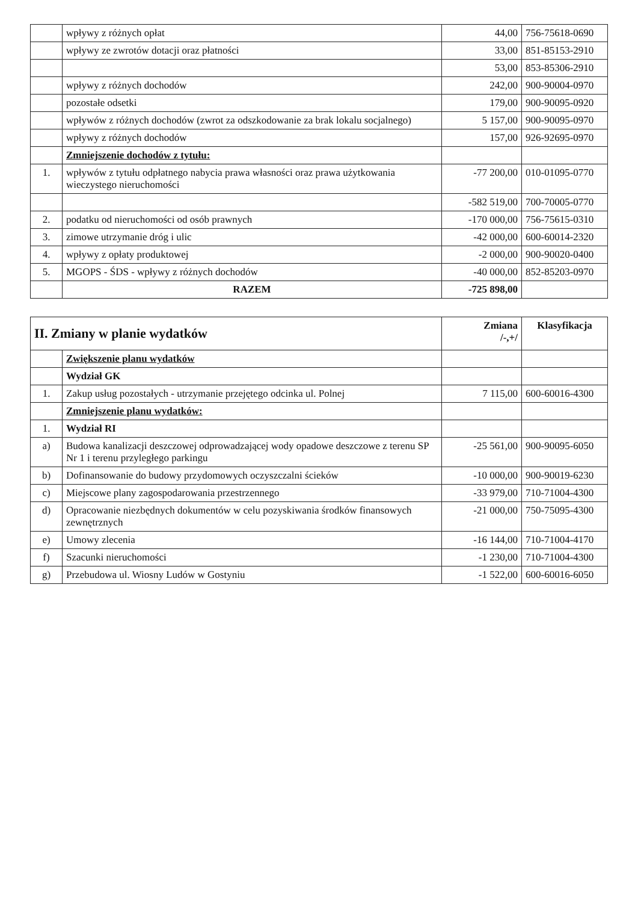| | wpływy z różnych opłat | 44,00 | 756-75618-0690 |
| | wpływy ze zwrotów dotacji oraz płatności | 33,00 | 851-85153-2910 |
| | | 53,00 | 853-85306-2910 |
| | wpływy z różnych dochodów | 242,00 | 900-90004-0970 |
| | pozostałe odsetki | 179,00 | 900-90095-0920 |
| | wpływów z różnych dochodów (zwrot za odszkodowanie za brak lokalu socjalnego) | 5 157,00 | 900-90095-0970 |
| | wpływy z różnych dochodów | 157,00 | 926-92695-0970 |
| | Zmniejszenie dochodów z tytułu: | | |
| 1. | wpływów z tytułu odpłatnego nabycia prawa własności oraz prawa użytkowania wieczystego nieruchomości | -77 200,00 | 010-01095-0770 |
| | | -582 519,00 | 700-70005-0770 |
| 2. | podatku od nieruchomości od osób prawnych | -170 000,00 | 756-75615-0310 |
| 3. | zimowe utrzymanie dróg i ulic | -42 000,00 | 600-60014-2320 |
| 4. | wpływy z opłaty produktowej | -2 000,00 | 900-90020-0400 |
| 5. | MGOPS - ŚDS - wpływy z różnych dochodów | -40 000,00 | 852-85203-0970 |
| | RAZEM | -725 898,00 | |
| II. Zmiany w planie wydatków | | Zmiana /-,+/ | Klasyfikacja |
| --- | --- | --- | --- |
| | Zwiększenie planu wydatków | | |
| | Wydział GK | | |
| 1. | Zakup usług pozostałych - utrzymanie przejętego odcinka ul. Polnej | 7 115,00 | 600-60016-4300 |
| | Zmniejszenie planu wydatków: | | |
| 1. | Wydział RI | | |
| a) | Budowa kanalizacji deszczowej odprowadzającej wody opadowe deszczowe z terenu SP Nr 1 i terenu przyległego parkingu | -25 561,00 | 900-90095-6050 |
| b) | Dofinansowanie do budowy przydomowych oczyszczalni ścieków | -10 000,00 | 900-90019-6230 |
| c) | Miejscowe plany zagospodarowania przestrzennego | -33 979,00 | 710-71004-4300 |
| d) | Opracowanie niezbędnych dokumentów w celu pozyskiwania środków finansowych zewnętrznych | -21 000,00 | 750-75095-4300 |
| e) | Umowy zlecenia | -16 144,00 | 710-71004-4170 |
| f) | Szacunki nieruchomości | -1 230,00 | 710-71004-4300 |
| g) | Przebudowa ul. Wiosny Ludów w Gostyniu | -1 522,00 | 600-60016-6050 |